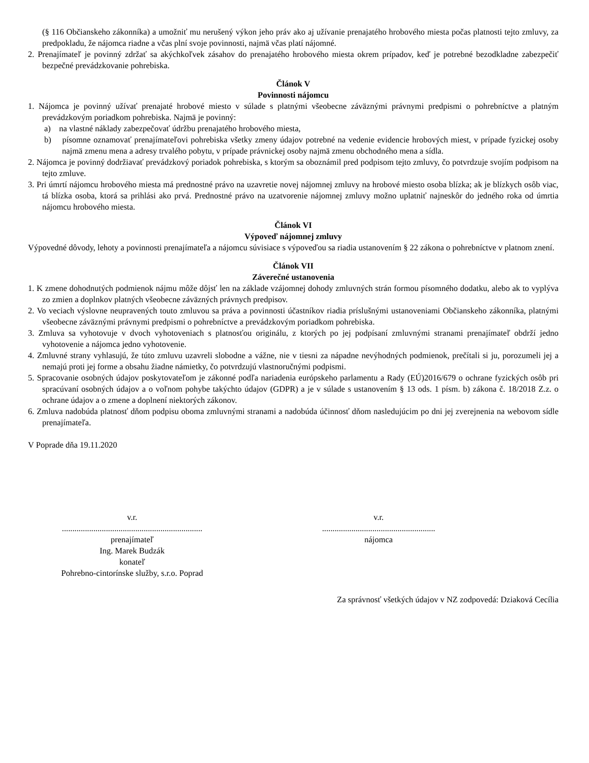(§ 116 Občianskeho zákonníka) a umožniť mu nerušený výkon jeho práv ako aj užívanie prenajatého hrobového miesta počas platnosti tejto zmluvy, za predpokladu, že nájomca riadne a včas plní svoje povinnosti, najmä včas platí nájomné.
2. Prenajímateľ je povinný zdržať sa akýchkoľvek zásahov do prenajatého hrobového miesta okrem prípadov, keď je potrebné bezodkladne zabezpečiť bezpečné prevádzkovanie pohrebiska.
Článok V
Povinnosti nájomcu
1. Nájomca je povinný užívať prenajaté hrobové miesto v súlade s platnými všeobecne záväznými právnymi predpismi o pohrebníctve a platným prevádzkovým poriadkom pohrebiska. Najmä je povinný:
a) na vlastné náklady zabezpečovať údržbu prenajatého hrobového miesta,
b) písomne oznamovať prenajímateľovi pohrebiska všetky zmeny údajov potrebné na vedenie evidencie hrobových miest, v prípade fyzickej osoby najmä zmenu mena a adresy trvalého pobytu, v prípade právnickej osoby najmä zmenu obchodného mena a sídla.
2. Nájomca je povinný dodržiavať prevádzkový poriadok pohrebiska, s ktorým sa oboznámil pred podpisom tejto zmluvy, čo potvrdzuje svojím podpisom na tejto zmluve.
3. Pri úmrtí nájomcu hrobového miesta má prednostné právo na uzavretie novej nájomnej zmluvy na hrobové miesto osoba blízka; ak je blízkych osôb viac, tá blízka osoba, ktorá sa prihlási ako prvá. Prednostné právo na uzatvorenie nájomnej zmluvy možno uplatniť najneskôr do jedného roka od úmrtia nájomcu hrobového miesta.
Článok VI
Výpoveď nájomnej zmluvy
Výpovedné dôvody, lehoty a povinnosti prenajímateľa a nájomcu súvisiace s výpoveďou sa riadia ustanovením § 22 zákona o pohrebníctve v platnom znení.
Článok VII
Záverečné ustanovenia
1. K zmene dohodnutých podmienok nájmu môže dôjsť len na základe vzájomnej dohody zmluvných strán formou písomného dodatku, alebo ak to vyplýva zo zmien a doplnkov platných všeobecne záväzných právnych predpisov.
2. Vo veciach výslovne neupravených touto zmluvou sa práva a povinnosti účastníkov riadia príslušnými ustanoveniami Občianskeho zákonníka, platnými všeobecne záväznými právnymi predpismi o pohrebníctve a prevádzkovým poriadkom pohrebiska.
3. Zmluva sa vyhotovuje v dvoch vyhotoveniach s platnosťou originálu, z ktorých po jej podpísaní zmluvnými stranami prenajímateľ obdrží jedno vyhotovenie a nájomca jedno vyhotovenie.
4. Zmluvné strany vyhlasujú, že túto zmluvu uzavreli slobodne a vážne, nie v tiesni za nápadne nevýhodných podmienok, prečítali si ju, porozumeli jej a nemajú proti jej forme a obsahu žiadne námietky, čo potvrdzujú vlastnoručnými podpismi.
5. Spracovanie osobných údajov poskytovateľom je zákonné podľa nariadenia európskeho parlamentu a Rady (EÚ)2016/679 o ochrane fyzických osôb pri spracúvaní osobných údajov a o voľnom pohybe takýchto údajov (GDPR) a je v súlade s ustanovením § 13 ods. 1 písm. b) zákona č. 18/2018 Z.z. o ochrane údajov a o zmene a doplnení niektorých zákonov.
6. Zmluva nadobúda platnosť dňom podpisu oboma zmluvnými stranami a nadobúda účinnosť dňom nasledujúcim po dni jej zverejnenia na webovom sídle prenajímateľa.
V Poprade dňa 19.11.2020
v.r.
...................................................................
prenajímateľ
Ing. Marek Budzák
konateľ
Pohrebno-cintorínske služby, s.r.o. Poprad
v.r.
......................................................
nájomca
Za správnosť všetkých údajov v NZ zodpovedá: Dziaková Cecília